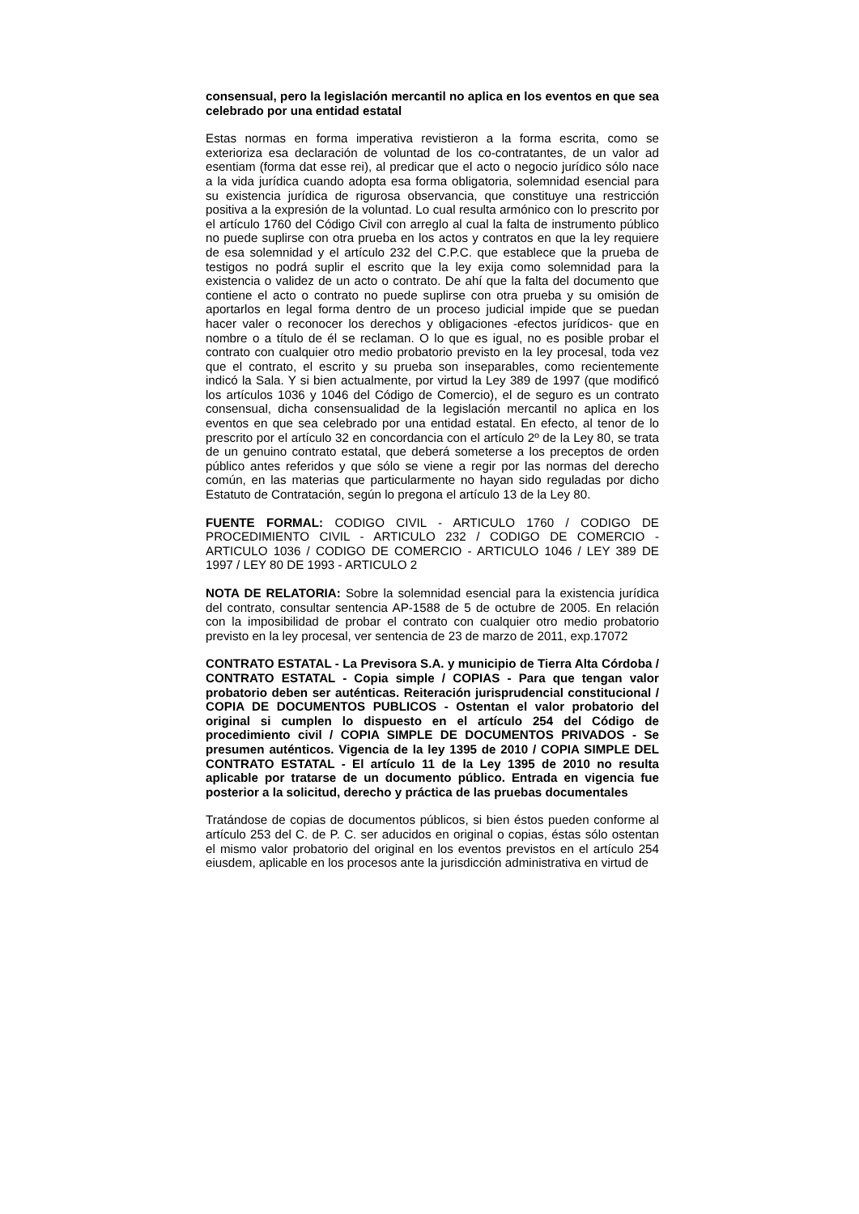consensual, pero la legislación mercantil no aplica en los eventos en que sea celebrado por una entidad estatal
Estas normas en forma imperativa revistieron a la forma escrita, como se exterioriza esa declaración de voluntad de los co-contratantes, de un valor ad esentiam (forma dat esse rei), al predicar que el acto o negocio jurídico sólo nace a la vida jurídica cuando adopta esa forma obligatoria, solemnidad esencial para su existencia jurídica de rigurosa observancia, que constituye una restricción positiva a la expresión de la voluntad. Lo cual resulta armónico con lo prescrito por el artículo 1760 del Código Civil con arreglo al cual la falta de instrumento público no puede suplirse con otra prueba en los actos y contratos en que la ley requiere de esa solemnidad y el artículo 232 del C.P.C. que establece que la prueba de testigos no podrá suplir el escrito que la ley exija como solemnidad para la existencia o validez de un acto o contrato. De ahí que la falta del documento que contiene el acto o contrato no puede suplirse con otra prueba y su omisión de aportarlos en legal forma dentro de un proceso judicial impide que se puedan hacer valer o reconocer los derechos y obligaciones -efectos jurídicos- que en nombre o a título de él se reclaman. O lo que es igual, no es posible probar el contrato con cualquier otro medio probatorio previsto en la ley procesal, toda vez que el contrato, el escrito y su prueba son inseparables, como recientemente indicó la Sala. Y si bien actualmente, por virtud la Ley 389 de 1997 (que modificó los artículos 1036 y 1046 del Código de Comercio), el de seguro es un contrato consensual, dicha consensualidad de la legislación mercantil no aplica en los eventos en que sea celebrado por una entidad estatal. En efecto, al tenor de lo prescrito por el artículo 32 en concordancia con el artículo 2º de la Ley 80, se trata de un genuino contrato estatal, que deberá someterse a los preceptos de orden público antes referidos y que sólo se viene a regir por las normas del derecho común, en las materias que particularmente no hayan sido reguladas por dicho Estatuto de Contratación, según lo pregona el artículo 13 de la Ley 80.
FUENTE FORMAL: CODIGO CIVIL - ARTICULO 1760 / CODIGO DE PROCEDIMIENTO CIVIL - ARTICULO 232 / CODIGO DE COMERCIO - ARTICULO 1036 / CODIGO DE COMERCIO - ARTICULO 1046 / LEY 389 DE 1997 / LEY 80 DE 1993 - ARTICULO 2
NOTA DE RELATORIA: Sobre la solemnidad esencial para la existencia jurídica del contrato, consultar sentencia AP-1588 de 5 de octubre de 2005. En relación con la imposibilidad de probar el contrato con cualquier otro medio probatorio previsto en la ley procesal, ver sentencia de 23 de marzo de 2011, exp.17072
CONTRATO ESTATAL - La Previsora S.A. y municipio de Tierra Alta Córdoba / CONTRATO ESTATAL - Copia simple / COPIAS - Para que tengan valor probatorio deben ser auténticas. Reiteración jurisprudencial constitucional / COPIA DE DOCUMENTOS PUBLICOS - Ostentan el valor probatorio del original si cumplen lo dispuesto en el artículo 254 del Código de procedimiento civil / COPIA SIMPLE DE DOCUMENTOS PRIVADOS - Se presumen auténticos. Vigencia de la ley 1395 de 2010 / COPIA SIMPLE DEL CONTRATO ESTATAL - El artículo 11 de la Ley 1395 de 2010 no resulta aplicable por tratarse de un documento público. Entrada en vigencia fue posterior a la solicitud, derecho y práctica de las pruebas documentales
Tratándose de copias de documentos públicos, si bien éstos pueden conforme al artículo 253 del C. de P. C. ser aducidos en original o copias, éstas sólo ostentan el mismo valor probatorio del original en los eventos previstos en el artículo 254 eiusdem, aplicable en los procesos ante la jurisdicción administrativa en virtud de